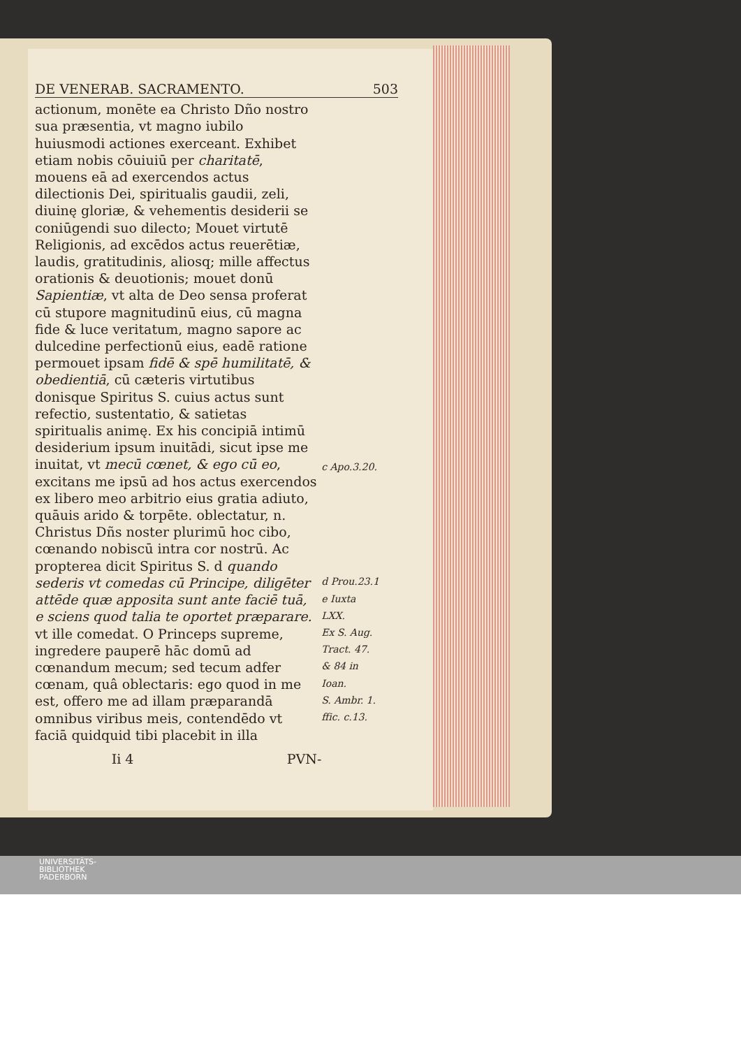DE VENERAB. SACRAMENTO. 503
actionum, monēte ea Christo Dño nostro sua præsentia, vt magno iubilo huiusmodi actiones exerceant. Exhibet etiam nobis cōuiuiū per charitatē, mouens eā ad exercendos actus dilectionis Dei, spiritualis gaudii, zeli, diuinę gloriæ, & vehementis desiderii se coniūgendi suo dilecto; Mouet virtutē Religionis, ad excēdos actus reuerētiæ, laudis, gratitudinis, aliosq; mille affectus orationis & deuotionis; mouet donū Sapientiæ, vt alta de Deo sensa proferat cū stupore magnitudinū eius, cū magna fide & luce veritatum, magno sapore ac dulcedine perfectionū eius, eadē ratione permouet ipsam fidē & spē humilitatē, & obedientiā, cū cæteris virtutibus donisque Spiritus S. cuius actus sunt refectio, sustentatio, & satietas spiritualis animę. Ex his concipiā intimū desiderium ipsum inuitādi, sicut ipse me inuitat, vt mecū cœnet, & ego cū eo, excitans me ipsū ad hos actus exercendos ex libero meo arbitrio eius gratia adiuto, quāuis arido & torpēte. oblectatur, n. Christus Dñs noster plurimū hoc cibo, cœnando nobiscū intra cor nostrū. Ac propterea dicit Spiritus S. d quando sederis vt comedas cū Principe, diligēter attēde quæ apposita sunt ante faciē tuā, e sciens quod talia te oportet præparare. vt ille comedat. O Princeps supreme, ingredere pauperē hāc domū ad cœnandum mecum; sed tecum adfer cœnam, quâ oblectaris: ego quod in me est, offero me ad illam præparandā omnibus viribus meis, contendēdo vt faciā quidquid tibi placebit in illa
c Apo.3.20.
d Prou.23.1
e Iuxta
LXX.
Ex S. Aug.
Tract. 47.
& 84 in
Ioan.
S. Ambr. 1.
ffic. c.13.
Ii 4 PVN-
UNIVERSITÄTS-
BIBLIOTHEK
PADERBORN